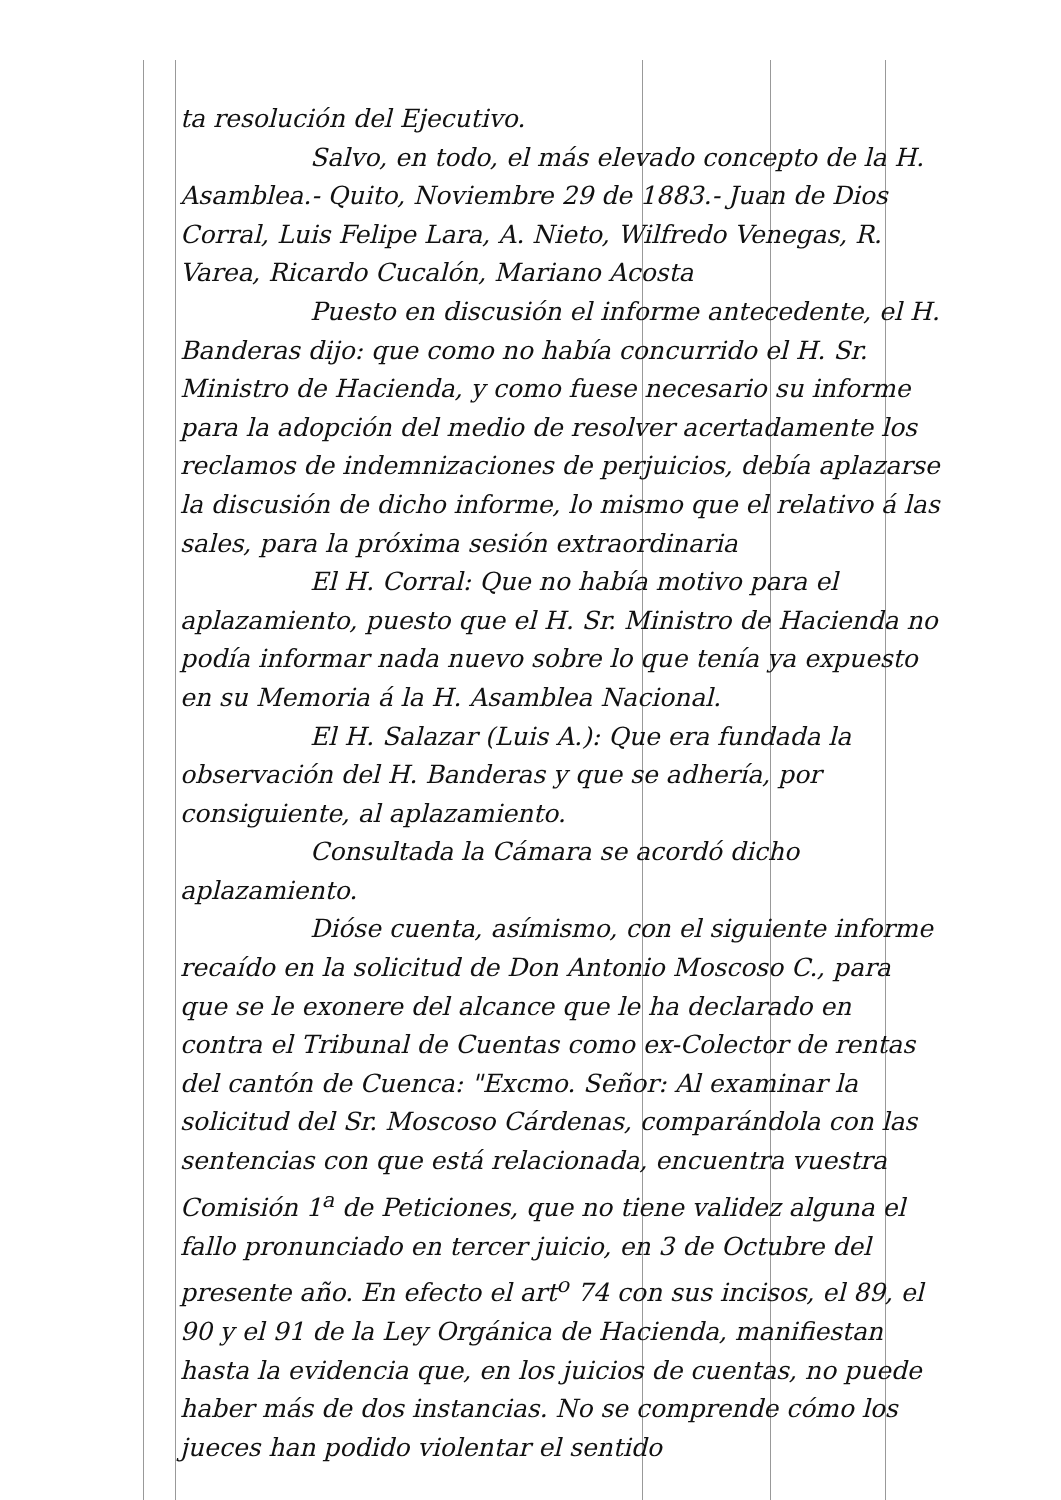ta resolución del Ejecutivo.
Salvo, en todo, el más elevado concepto de la H. Asamblea.- Quito, Noviembre 29 de 1883.- Juan de Dios Corral, Luis Felipe Lara, A. Nieto, Wilfredo Venegas, R. Varea, Ricardo Cucalón, Mariano Acosta
Puesto en discusión el informe antecedente, el H. Banderas dijo: que como no había concurrido el H. Sr. Ministro de Hacienda, y como fuese necesario su informe para la adopción del medio de resolver acertadamente los reclamos de indemnizaciones de perjuicios, debía aplazarse la discusión de dicho informe, lo mismo que el relativo á las sales, para la próxima sesión extraordinaria
El H. Corral: Que no había motivo para el aplazamiento, puesto que el H. Sr. Ministro de Hacienda no podía informar nada nuevo sobre lo que tenía ya expuesto en su Memoria á la H. Asamblea Nacional.
El H. Salazar (Luis A.): Que era fundada la observación del H. Banderas y que se adhería, por consiguiente, al aplazamiento.
Consultada la Cámara se acordó dicho aplazamiento.
Dióse cuenta, asímismo, con el siguiente informe recaído en la solicitud de Don Antonio Moscoso C., para que se le exonere del alcance que le ha declarado en contra el Tribunal de Cuentas como ex-Colector de rentas del cantón de Cuenca: "Excmo. Señor: Al examinar la solicitud del Sr. Moscoso Cárdenas, comparándola con las sentencias con que está relacionada, encuentra vuestra Comisión 1<sup>a</sup> de Peticiones, que no tiene validez alguna el fallo pronunciado en tercer juicio, en 3 de Octubre del presente año. En efecto el art<sup>o</sup> 74 con sus incisos, el 89, el 90 y el 91 de la Ley Orgánica de Hacienda, manifiestan hasta la evidencia que, en los juicios de cuentas, no puede haber más de dos instancias. No se comprende cómo los jueces han podido violentar el sentido